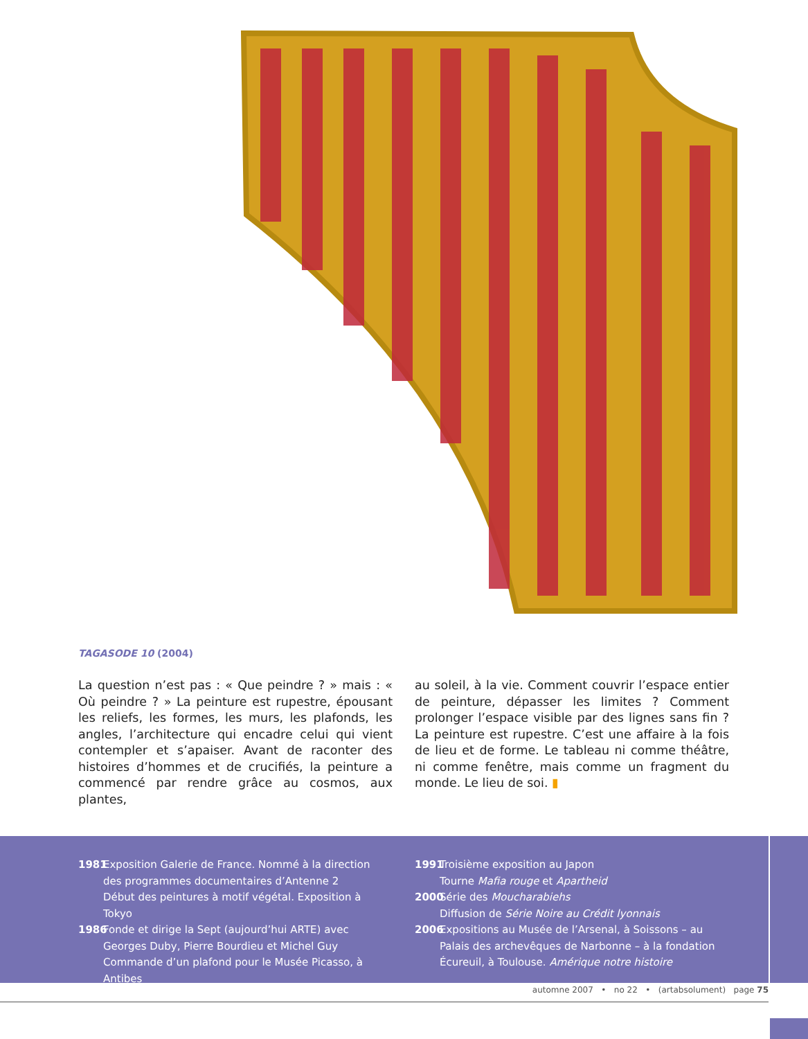TAGASODE 10 (2004)
La question n’est pas : « Que peindre ? » mais : « Où peindre ? » La peinture est rupestre, épousant les reliefs, les formes, les murs, les plafonds, les angles, l’architecture qui encadre celui qui vient contempler et s’apaiser. Avant de raconter des histoires d’hommes et de crucifiés, la peinture a commencé par rendre grâce au cosmos, aux plantes,
au soleil, à la vie. Comment couvrir l’espace entier de peinture, dépasser les limites ? Comment prolonger l’espace visible par des lignes sans fin ? La peinture est rupestre. C’est une affaire à la fois de lieu et de forme. Le tableau ni comme théâtre, ni comme fenêtre, mais comme un fragment du monde. Le lieu de soi. ▮
1981 Exposition Galerie de France. Nommé à la direction des programmes documentaires d’Antenne 2
Début des peintures à motif végétal. Exposition à Tokyo
1986 Fonde et dirige la Sept (aujourd’hui ARTE) avec Georges Duby, Pierre Bourdieu et Michel Guy
Commande d’un plafond pour le Musée Picasso, à Antibes
1991 Troisième exposition au Japon
Tourne Mafia rouge et Apartheid
2000 Série des Moucharabiehs
Diffusion de Série Noire au Crédit lyonnais
2006 Expositions au Musée de l’Arsenal, à Soissons – au Palais des archevêques de Narbonne – à la fondation Écureuil, à Toulouse. Amérique notre histoire
automne 2007 • no 22 • (artabsolument) page 75